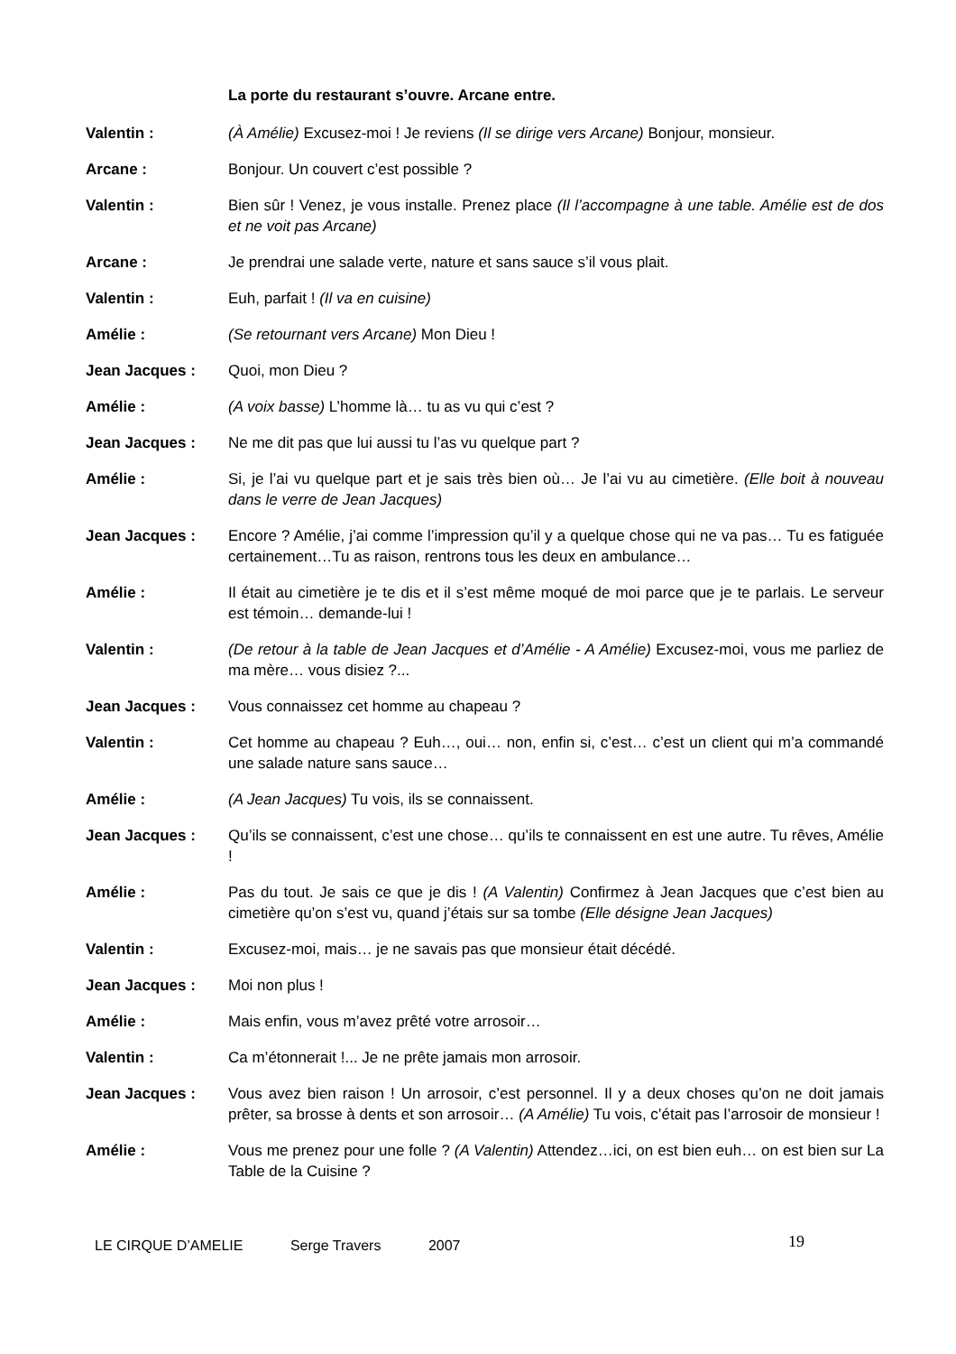La porte du restaurant s’ouvre. Arcane entre.
Valentin : (À Amélie) Excusez-moi ! Je reviens (Il se dirige vers Arcane) Bonjour, monsieur.
Arcane : Bonjour. Un couvert c’est possible ?
Valentin : Bien sûr ! Venez, je vous installe. Prenez place (Il l’accompagne à une table. Amélie est de dos et ne voit pas Arcane)
Arcane : Je prendrai une salade verte, nature et sans sauce s’il vous plait.
Valentin : Euh, parfait ! (Il va en cuisine)
Amélie : (Se retournant vers Arcane) Mon Dieu !
Jean Jacques : Quoi, mon Dieu ?
Amélie : (A voix basse) L’homme là… tu as vu qui c’est ?
Jean Jacques : Ne me dit pas que lui aussi tu l’as vu quelque part ?
Amélie : Si, je l’ai vu quelque part et je sais très bien où… Je l’ai vu au cimetière. (Elle boit à nouveau dans le verre de Jean Jacques)
Jean Jacques : Encore ? Amélie, j’ai comme l’impression qu’il y a quelque chose qui ne va pas… Tu es fatiguée certainement…Tu as raison, rentrons tous les deux en ambulance…
Amélie : Il était au cimetière je te dis et il s’est même moqué de moi parce que je te parlais. Le serveur est témoin… demande-lui !
Valentin : (De retour à la table de Jean Jacques et d’Amélie - A Amélie) Excusez-moi, vous me parliez de ma mère… vous disiez ?...
Jean Jacques : Vous connaissez cet homme au chapeau ?
Valentin : Cet homme au chapeau ? Euh…, oui… non, enfin si, c’est… c’est un client qui m’a commandé une salade nature sans sauce…
Amélie : (A Jean Jacques) Tu vois, ils se connaissent.
Jean Jacques : Qu’ils se connaissent, c’est une chose… qu’ils te connaissent en est une autre. Tu rêves, Amélie !
Amélie : Pas du tout. Je sais ce que je dis ! (A Valentin) Confirmez à Jean Jacques que c’est bien au cimetière qu’on s’est vu, quand j’étais sur sa tombe (Elle désigne Jean Jacques)
Valentin : Excusez-moi, mais… je ne savais pas que monsieur était décédé.
Jean Jacques : Moi non plus !
Amélie : Mais enfin, vous m’avez prêté votre arrosoir…
Valentin : Ca m’étonnerait !... Je ne prête jamais mon arrosoir.
Jean Jacques : Vous avez bien raison ! Un arrosoir, c’est personnel. Il y a deux choses qu’on ne doit jamais prêter, sa brosse à dents et son arrosoir… (A Amélie) Tu vois, c’était pas l’arrosoir de monsieur !
Amélie : Vous me prenez pour une folle ? (A Valentin) Attendez…ici, on est bien euh… on est bien sur La Table de la Cuisine ?
LE CIRQUE D’AMELIE Serge Travers 2007 19